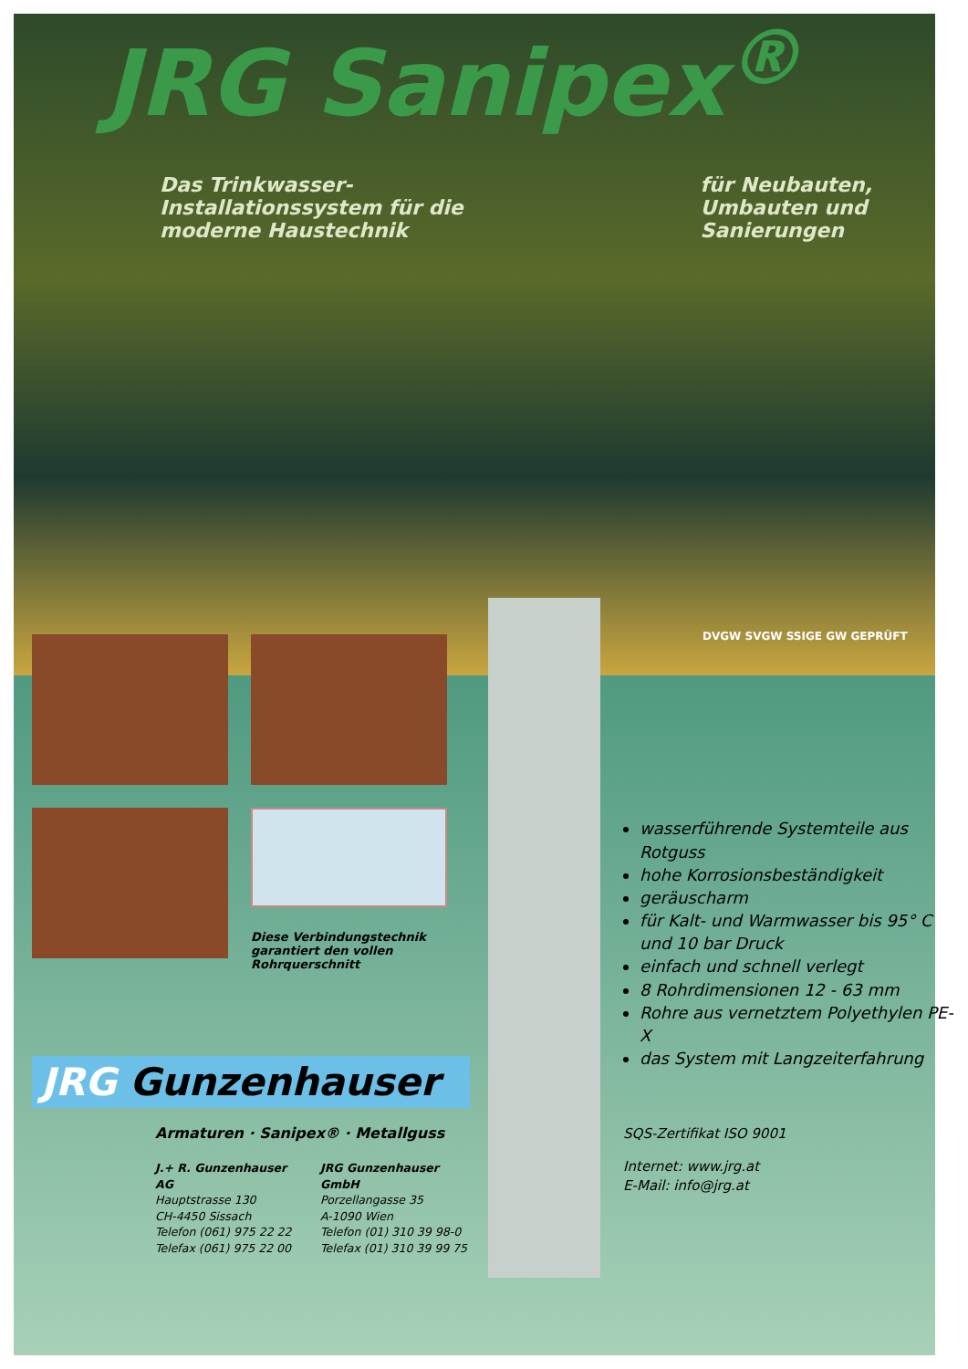JRG Sanipex<sup>®</sup>
Das Trinkwasser-
Installationssystem für die
moderne Haustechnik
für Neubauten,
Umbauten und
Sanierungen
DVGW SVGW SSIGE GW GEPRÜFT
Diese Verbindungstechnik
garantiert den vollen
Rohrquerschnitt
JRG Gunzenhauser
Armaturen · Sanipex® · Metallguss
J.+ R. Gunzenhauser AG
Hauptstrasse 130
CH-4450 Sissach
Telefon (061) 975 22 22
Telefax (061) 975 22 00
JRG Gunzenhauser GmbH
Porzellangasse 35
A-1090 Wien
Telefon (01) 310 39 98-0
Telefax (01) 310 39 99 75
wasserführende Systemteile aus Rotguss
hohe Korrosionsbeständigkeit
geräuscharm
für Kalt- und Warmwasser bis 95° C und 10 bar Druck
einfach und schnell verlegt
8 Rohrdimensionen 12 - 63 mm
Rohre aus vernetztem Polyethylen PE-X
das System mit Langzeiterfahrung
SQS-Zertifikat ISO 9001
Internet: www.jrg.at
E-Mail: info@jrg.at